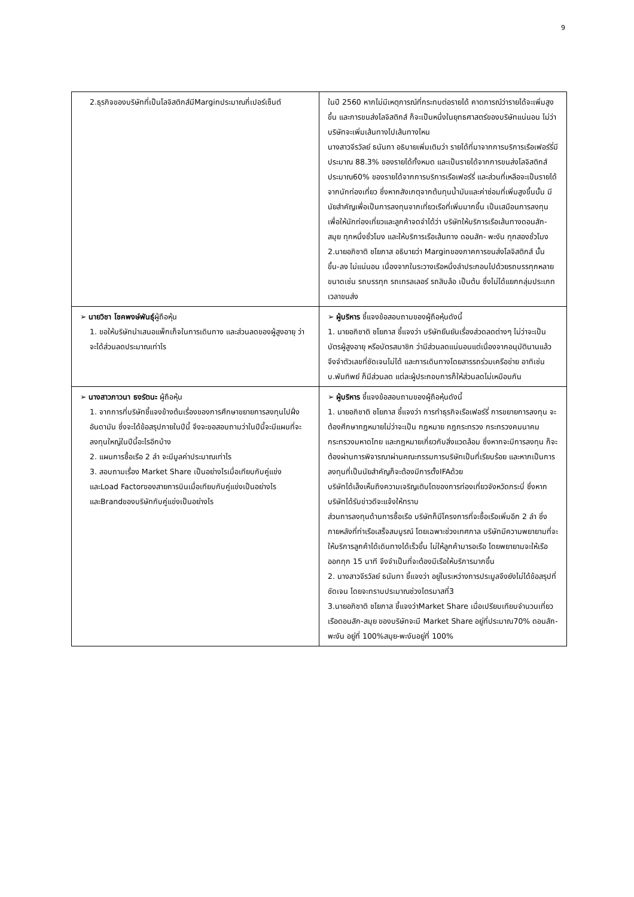9
| 2.ธุรกิจของบริษัทที่เป็นโลจิสติกส์มีMarginประมาณกี่เปอร์เซ็นต์ | ในปี 2560 หากไม่มีเหตุการณ์ที่กระทบต่อรายได้ คาดการณ์ว่ารายได้จะเพิ่มสูงขึ้น และการขนส่งโลจิสติกส์ ก็จะเป็นหนึ่งในยุทธศาสตร์ของบริษัทแน่นอน ไม่ว่าบริษัทจะเพิ่มเส้นทางไปเส้นทางไหน นางสาวจีรวัลย์ ธนันทา อธิบายเพิ่มเติมว่า รายได้ที่มาจากการบริการเรือเฟอร์รี่มีประมาณ 88.3% ของรายได้ทั้งหมด และเป็นรายได้จากการขนส่งโลจิสติกส์ ประมาณ60% ของรายได้จากการบริการเรือเฟอร์รี่ และส่วนที่เหลือจะเป็นรายได้จากนักท่องเที่ยว ซึ่งหากสังเกตุจากต้นทุนน้ำมันและค่าซ่อมที่เพิ่มสูงขึ้นนั้น มีนัยสำคัญเพื่อเป็นการลงทุนจากเที่ยวเรือที่เพิ่มมากขึ้น เป็นเสมือนการลงทุนเพื่อให้นักท่องเที่ยวและลูกค้าจดจำได้ว่า บริษัทให้บริการเรือเส้นทางดอนสัก-สมุย ทุกหนึ่งชั่วโมง และให้บริการเรือเส้นทาง ดอนสัก- พะงัน ทุกสองชั่วโมง 2.นายอภิชาติ ชโยภาส อธิบายว่า Marginของภาคการขนส่งโลจิสติกส์ นั้น ขึ้น-ลง ไม่แน่นอน เนื่องจากในระวางเรือหนึ่งลำประกอบไปด้วยรถบรรทุกหลายขนาดเช่น รถบรรทุก รถเทรลเลอร์ รถสิบล้อ เป็นต้น ซึ่งไม่ได้แยกกลุ่มประเภทเวลาขนส่ง |
| ➢ นายวิชา โชคพงษ์พันธุ์ ผู้ถือหุ้น 1. ขอให้บริษัทนำเสนอแพ็กเก็จในการเดินทาง และส่วนลดของผู้สูงอายุ ว่าจะได้ส่วนลดประมาณเท่าไร | ➢ ผู้บริหาร ชี้แจงข้อสอบถามของผู้ถือหุ้นดังนี้ 1. นายอภิชาติ ชโยภาส ชี้แจงว่า บริษัทยืนยันเรื่องส่วดลดต่างๆ ไม่ว่าจะเป็นบัตรผู้สูงอายุ หรือบัตรสมาชิก ว่ามีส่วนลดแน่นอนแต่เนื่องจากอนุมัตินานแล้วจึงจำตัวเลขที่ชัดเจนไม่ได้ และการเดินทางโดยสารรถร่วมเครือข่าย อาทิเช่น บ.พันทิพย์ ก็มีส่วนลด แต่ละผู้ประกอบการก็ให้ส่วนลดไม่เหมือนกัน |
| ➢ นางสาวภาวนา ธงรัตนะ ผู้ถือหุ้น 1. จากการที่บริษัทชี้แจงข้างต้นเรื่องของการศึกษาขยายการลงทุนไปฝั่งอันดามัน ซึ่งจะได้ข้อสรุปภายในปีนี้ จึงจะขอสอบถามว่าในปีนี้จะมีแผนที่จะลงทุนใหญ่ในปีนี้อะไรอีกบ้าง 2. แผนการซื้อเรือ 2 ลำ จะมีมูลค่าประมาณเท่าไร 3. สอบถามเรื่อง Market Share เป็นอย่างไรเมื่อเทียบกับคู่แข่ง และLoad Factorของสายการบินเมื่อเทียบกับคู่แข่งเป็นอย่างไร และBrandของบริษัทกับคู่แข่งเป็นอย่างไร | ➢ ผู้บริหาร ชี้แจงข้อสอบถามของผู้ถือหุ้นดังนี้ 1. นายอภิชาติ ชโยภาส ชี้แจงว่า การทำธุรกิจเรือเฟอร์รี่ การขยายการลงทุน จะต้องศึกษากฎหมายไม่ว่าจะเป็น กฎหมาย กฎกระทรวง กระทรวงคมนาคม กระทรวงมหาดไทย และกฎหมายเกี่ยวกับสิ่งแวดล้อม ซึ่งหากจะมีการลงทุน ก็จะต้องผ่านการพิจารณาผ่านคณะกรรมการบริษัทเป็นที่เรียบร้อย และหากเป็นการลงทุนที่เป็นนัยสำคัญก็จะต้องมีการตั้งIFAด้วย บริษัทได้เล็งเห็นถึงความเจริญเติบโตของการท่องเที่ยวจังหวัดกระบี่ ซึ่งหากบริษัทได้รับข่าวดีจะแจ้งให้ทราบ ส่วนการลงทุนด้านการซื้อเรือ บริษัทก็มีโครงการที่จะซื้อเรือเพิ่มอีก 2 ลำ ซึ่งภายหลังที่ท่าเรือเสร็จสมบูรณ์ โดยเฉพาะช่วงเทศกาล บริษัทมีความพยายามที่จะให้บริการลูกค้าได้เดินทางได้เร็วขึ้น ไม่ให้ลูกค้ามารอเรือ โดยพยายามจะให้เรือออกทุก 15 นาที จึงจำเป็นที่จะต้องมีเรือให้บริการมากขึ้น 2. นางสาวจีรวัลย์ ธนันทา ชี้แจงว่า อยู่ในระหว่างการประมูลจึงยังไม่ได้ข้อสรุปที่ชัดเจน โดยจะทราบประมาณช่วงไตรมาสที่3 3.นายอภิชาติ ชโยภาส ชี้แจงว่าMarket Share เมื่อเปรียบเทียบจำนวนเที่ยวเรือดอนสัก-สมุย ของบริษัทจะมี Market Share อยู่ที่ประมาณ70% ดอนสัก-พะงัน อยู่ที่ 100%สมุย-พะงันอยู่ที่ 100% |